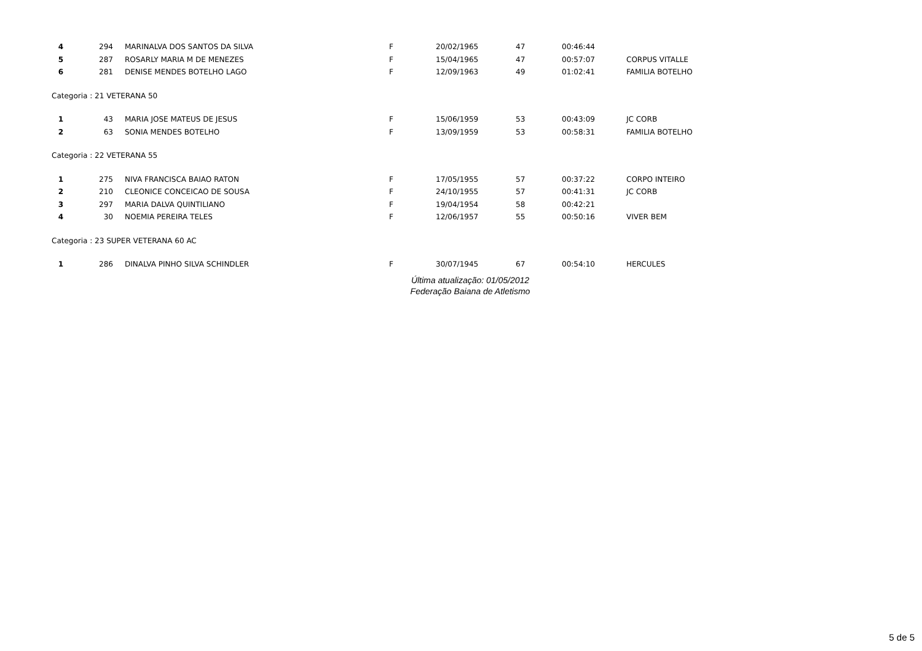| 4 | 294 | MARINALVA DOS SANTOS DA SILVA | F | 20/02/1965 | 47 | 00:46:44 | |
| 5 | 287 | ROSARLY MARIA M DE MENEZES | F | 15/04/1965 | 47 | 00:57:07 | CORPUS VITALLE |
| 6 | 281 | DENISE MENDES BOTELHO LAGO | F | 12/09/1963 | 49 | 01:02:41 | FAMILIA BOTELHO |
| Categoria : 21 VETERANA 50 | | | | | | | |
| 1 | 43 | MARIA JOSE MATEUS DE JESUS | F | 15/06/1959 | 53 | 00:43:09 | JC CORB |
| 2 | 63 | SONIA MENDES BOTELHO | F | 13/09/1959 | 53 | 00:58:31 | FAMILIA BOTELHO |
| Categoria : 22 VETERANA 55 | | | | | | | |
| 1 | 275 | NIVA FRANCISCA BAIAO RATON | F | 17/05/1955 | 57 | 00:37:22 | CORPO INTEIRO |
| 2 | 210 | CLEONICE CONCEICAO DE SOUSA | F | 24/10/1955 | 57 | 00:41:31 | JC CORB |
| 3 | 297 | MARIA DALVA QUINTILIANO | F | 19/04/1954 | 58 | 00:42:21 | |
| 4 | 30 | NOEMIA PEREIRA TELES | F | 12/06/1957 | 55 | 00:50:16 | VIVER BEM |
| Categoria : 23 SUPER VETERANA 60 AC | | | | | | | |
| 1 | 286 | DINALVA PINHO SILVA SCHINDLER | F | 30/07/1945 | 67 | 00:54:10 | HERCULES |
Última atualização: 01/05/2012
Federação Baiana de Atletismo
5 de 5